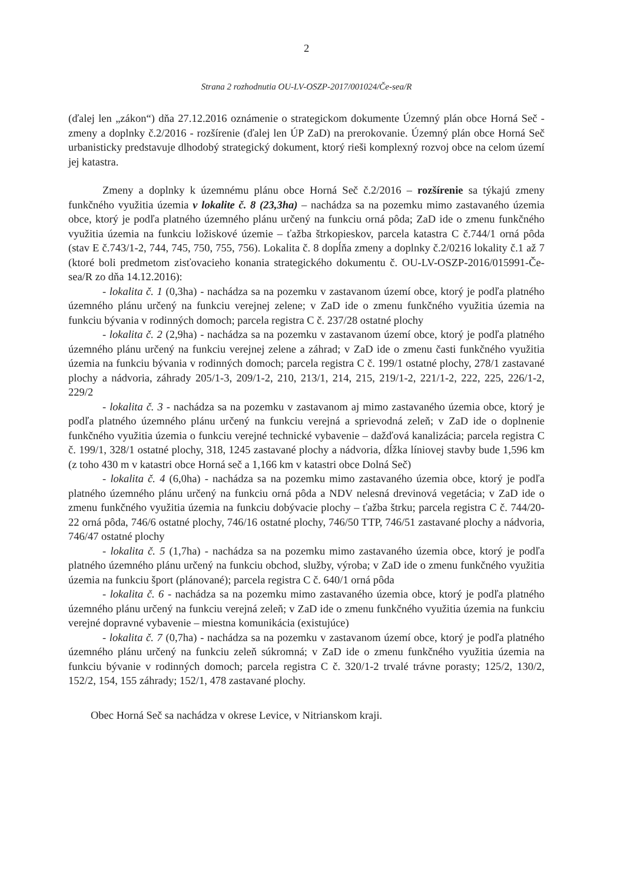2
Strana 2 rozhodnutia OU-LV-OSZP-2017/001024/Če-sea/R
(ďalej len „zákon“) dňa 27.12.2016 oznámenie o strategickom dokumente Územný plán obce Horná Seč - zmeny a doplnky č.2/2016 - rozšírenie (ďalej len ÚP ZaD) na prerokovanie. Územný plán obce Horná Seč urbanisticky predstavuje dlhodobý strategický dokument, ktorý rieši komplexný rozvoj obce na celom území jej katastra.
Zmeny a doplnky k územnému plánu obce Horná Seč č.2/2016 – rozšírenie sa týkajú zmeny funkčného využitia územia v lokalite č. 8 (23,3ha) – nachádza sa na pozemku mimo zastavaného územia obce, ktorý je podľa platného územného plánu určený na funkciu orná pôda; ZaD ide o zmenu funkčného využitia územia na funkciu ložiskové územie – ťažba štrkopieskov, parcela katastra C č.744/1 orná pôda (stav E č.743/1-2, 744, 745, 750, 755, 756). Lokalita č. 8 dopĺňa zmeny a doplnky č.2/0216 lokality č.1 až 7 (ktoré boli predmetom zisťovacieho konania strategického dokumentu č. OU-LV-OSZP-2016/015991-Če-sea/R zo dňa 14.12.2016):
- lokalita č. 1 (0,3ha) - nachádza sa na pozemku v zastavanom území obce, ktorý je podľa platného územného plánu určený na funkciu verejnej zelene; v ZaD ide o zmenu funkčného využitia územia na funkciu bývania v rodinných domoch; parcela registra C č. 237/28 ostatné plochy
- lokalita č. 2 (2,9ha) - nachádza sa na pozemku v zastavanom území obce, ktorý je podľa platného územného plánu určený na funkciu verejnej zelene a záhrad; v ZaD ide o zmenu časti funkčného využitia územia na funkciu bývania v rodinných domoch; parcela registra C č. 199/1 ostatné plochy, 278/1 zastavané plochy a nádvoria, záhrady 205/1-3, 209/1-2, 210, 213/1, 214, 215, 219/1-2, 221/1-2, 222, 225, 226/1-2, 229/2
- lokalita č. 3 - nachádza sa na pozemku v zastavanom aj mimo zastavaného územia obce, ktorý je podľa platného územného plánu určený na funkciu verejná a sprievodná zeleň; v ZaD ide o doplnenie funkčného využitia územia o funkciu verejné technické vybavenie – dažďová kanalizácia; parcela registra C č. 199/1, 328/1 ostatné plochy, 318, 1245 zastavané plochy a nádvoria, dĺžka líniovej stavby bude 1,596 km (z toho 430 m v katastri obce Horná seč a 1,166 km v katastri obce Dolná Seč)
- lokalita č. 4 (6,0ha) - nachádza sa na pozemku mimo zastavaného územia obce, ktorý je podľa platného územného plánu určený na funkciu orná pôda a NDV nelesná drevinová vegetácia; v ZaD ide o zmenu funkčného využitia územia na funkciu dobývacie plochy – ťažba štrku; parcela registra C č. 744/20-22 orná pôda, 746/6 ostatné plochy, 746/16 ostatné plochy, 746/50 TTP, 746/51 zastavané plochy a nádvoria, 746/47 ostatné plochy
- lokalita č. 5 (1,7ha) - nachádza sa na pozemku mimo zastavaného územia obce, ktorý je podľa platného územného plánu určený na funkciu obchod, služby, výroba; v ZaD ide o zmenu funkčného využitia územia na funkciu šport (plánované); parcela registra C č. 640/1 orná pôda
- lokalita č. 6 - nachádza sa na pozemku mimo zastavaného územia obce, ktorý je podľa platného územného plánu určený na funkciu verejná zeleň; v ZaD ide o zmenu funkčného využitia územia na funkciu verejné dopravné vybavenie – miestna komunikácia (existujúce)
- lokalita č. 7 (0,7ha) - nachádza sa na pozemku v zastavanom území obce, ktorý je podľa platného územného plánu určený na funkciu zeleň súkromná; v ZaD ide o zmenu funkčného využitia územia na funkciu bývanie v rodinných domoch; parcela registra C č. 320/1-2 trvalé trávne porasty; 125/2, 130/2, 152/2, 154, 155 záhrady; 152/1, 478 zastavané plochy.
Obec Horná Seč sa nachádza v okrese Levice, v Nitrianskom kraji.